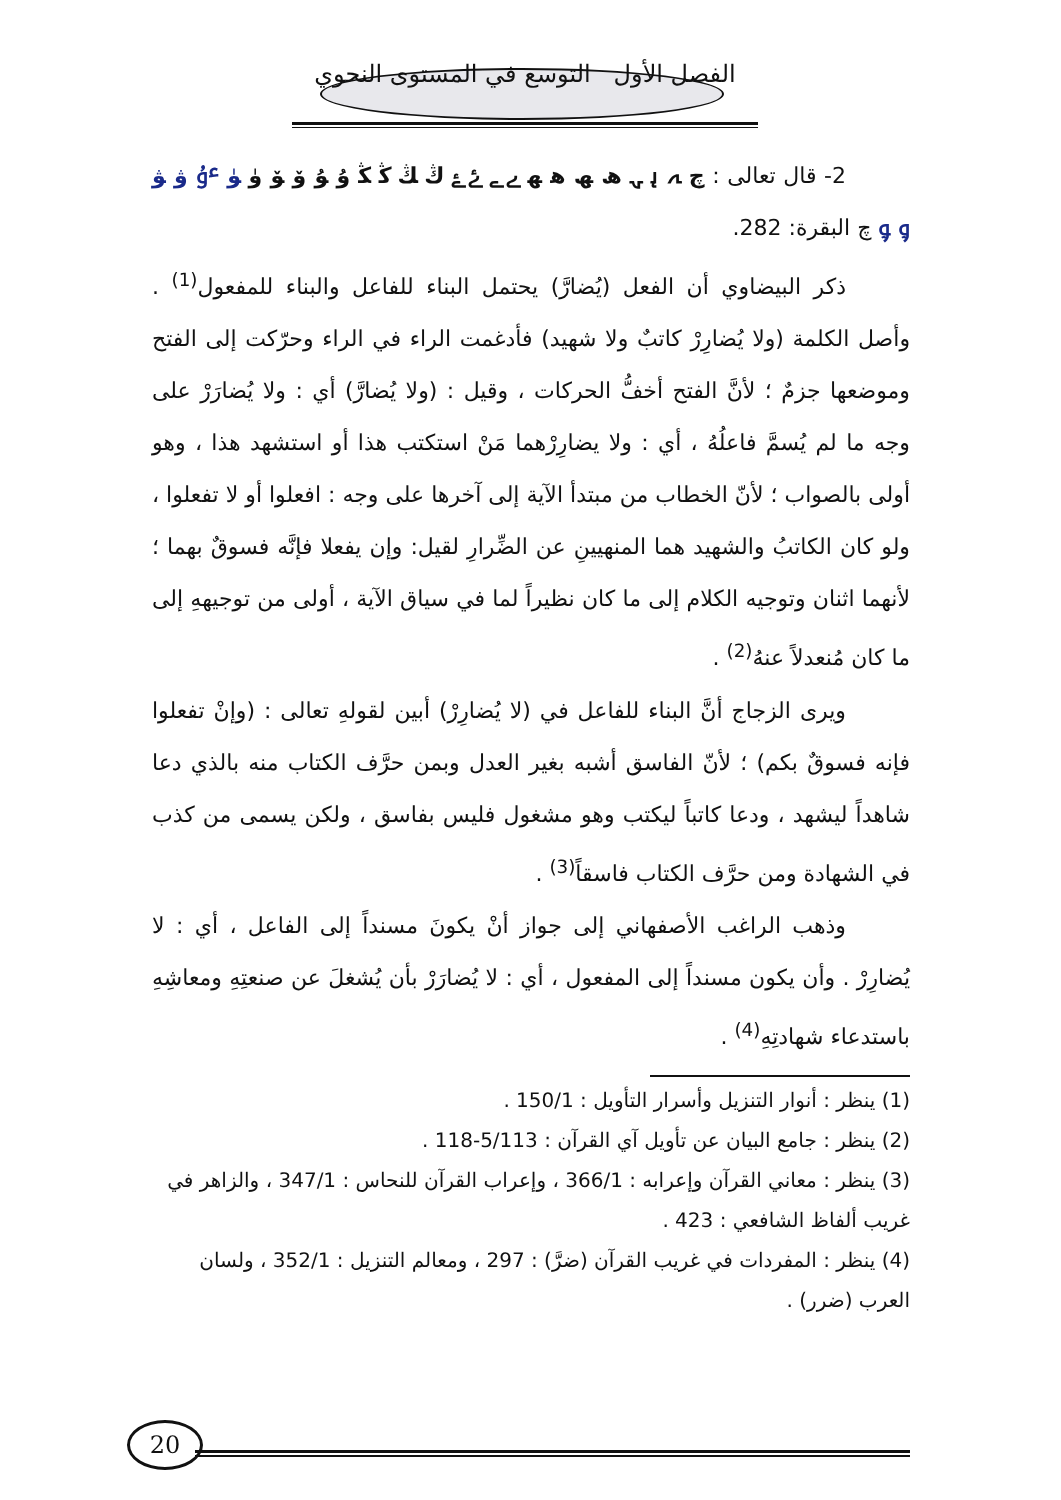الفصل الأول التوسع في المستوى النحوي
2- قال تعالى : چ ﮧ ﮨ ﮩ ﮪ ﮫ ﮬ ﮭ ﮮ ﮯ ﮰ ﮱ ﯓ ﯔ ﯕ ﯖ ﯗ ﯘ ﯙ ﯚ ﯛ ﯜ ﯝ ﯞ ﯟ ﯠ ﯡ چ البقرة: 282.
ذكر البيضاوي أن الفعل (يُضارَّ) يحتمل البناء للفاعل والبناء للمفعول<sup>(1)</sup> . وأصل الكلمة (ولا يُضارِرْ كاتبٌ ولا شهيد) فأدغمت الراء في الراء وحرّكت إلى الفتح وموضعها جزمٌ ؛ لأنَّ الفتح أخفُّ الحركات ، وقيل : (ولا يُضارَّ) أي : ولا يُضارَرْ على وجه ما لم يُسمَّ فاعلُهُ ، أي : ولا يضارِرْهما مَنْ استكتب هذا أو استشهد هذا ، وهو أولى بالصواب ؛ لأنّ الخطاب من مبتدأ الآية إلى آخرها على وجه : افعلوا أو لا تفعلوا ، ولو كان الكاتبُ والشهيد هما المنهيينِ عن الضِّرارِ لقيل: وإن يفعلا فإنَّه فسوقٌ بهما ؛ لأنهما اثنان وتوجيه الكلام إلى ما كان نظيراً لما في سياق الآية ، أولى من توجيههِ إلى ما كان مُنعدلاً عنهُ<sup>(2)</sup> .
ويرى الزجاج أنَّ البناء للفاعل في (لا يُضارِرْ) أبين لقولهِ تعالى : (وإنْ تفعلوا فإنه فسوقٌ بكم) ؛ لأنّ الفاسق أشبه بغير العدل وبمن حرَّف الكتاب منه بالذي دعا شاهداً ليشهد ، ودعا كاتباً ليكتب وهو مشغول فليس بفاسق ، ولكن يسمى من كذب في الشهادة ومن حرَّف الكتاب فاسقاً<sup>(3)</sup> .
وذهب الراغب الأصفهاني إلى جواز أنْ يكونَ مسنداً إلى الفاعل ، أي : لا يُضارِرْ . وأن يكون مسنداً إلى المفعول ، أي : لا يُضارَرْ بأن يُشغلَ عن صنعتِهِ ومعاشِهِ باستدعاء شهادتِهِ<sup>(4)</sup> .
(1) ينظر : أنوار التنزيل وأسرار التأويل : 150/1 .
(2) ينظر : جامع البيان عن تأويل آي القرآن : 5/113-118 .
(3) ينظر : معاني القرآن وإعرابه : 366/1 ، وإعراب القرآن للنحاس : 347/1 ، والزاهر في غريب ألفاظ الشافعي : 423 .
(4) ينظر : المفردات في غريب القرآن (ضرَّ) : 297 ، ومعالم التنزيل : 352/1 ، ولسان العرب (ضرر) .
20